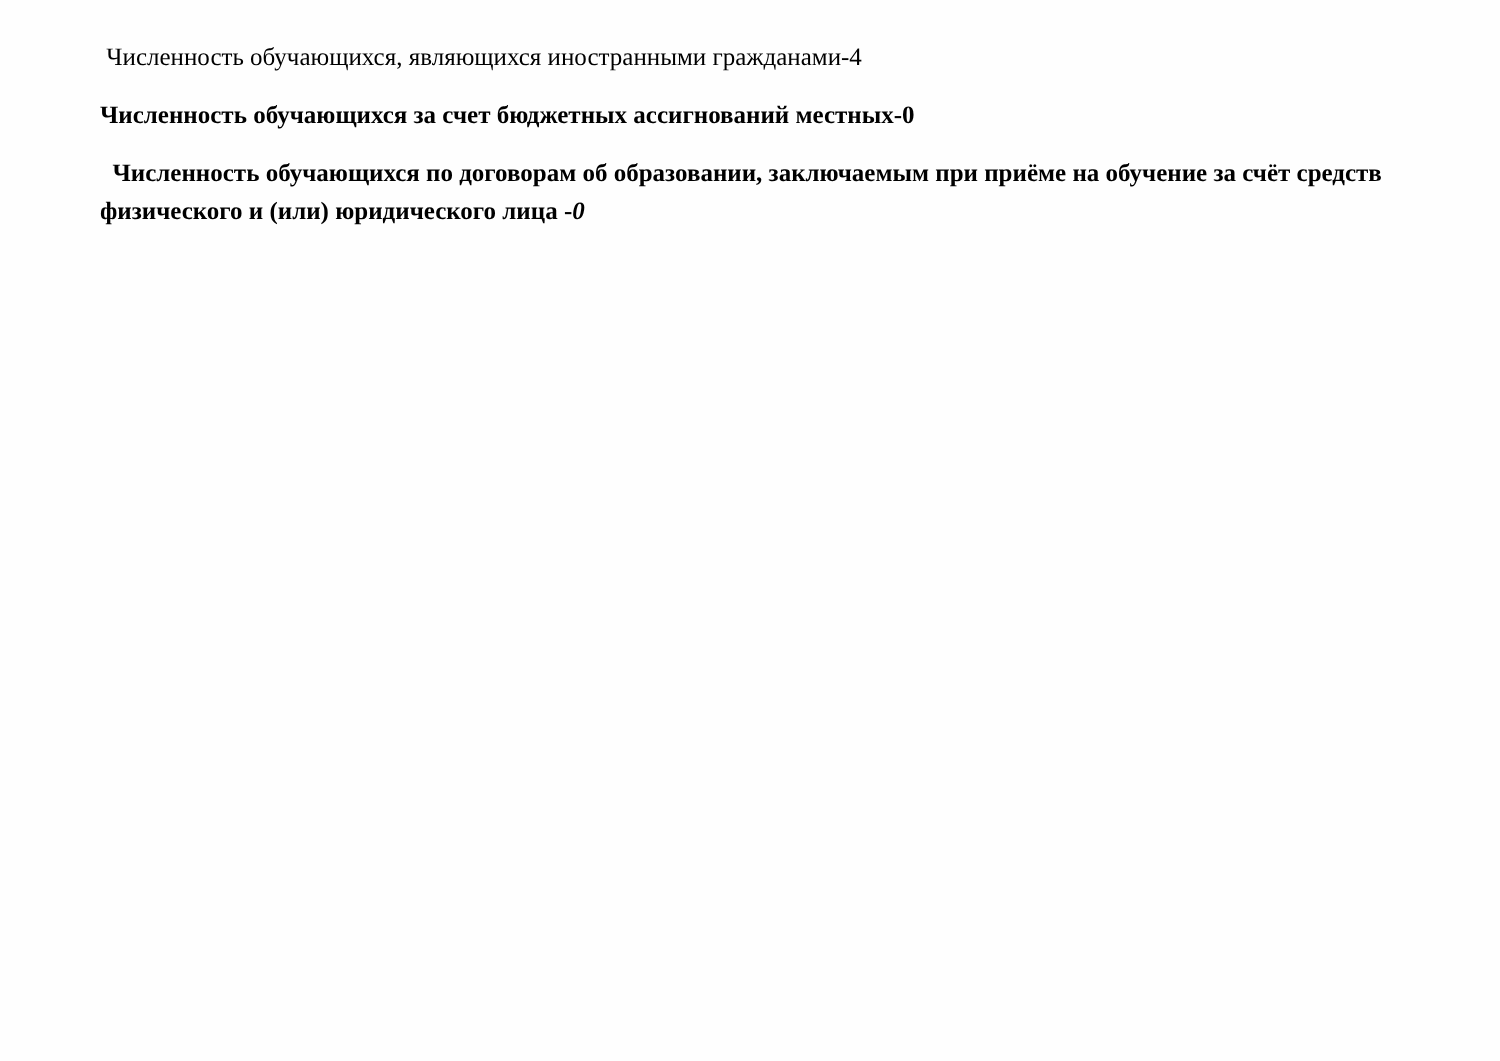Численность обучающихся, являющихся иностранными гражданами-4
Численность обучающихся за счет бюджетных ассигнований местных-0
Численность обучающихся по договорам об образовании, заключаемым при приёме на обучение за счёт средств физического и (или) юридического лица -0